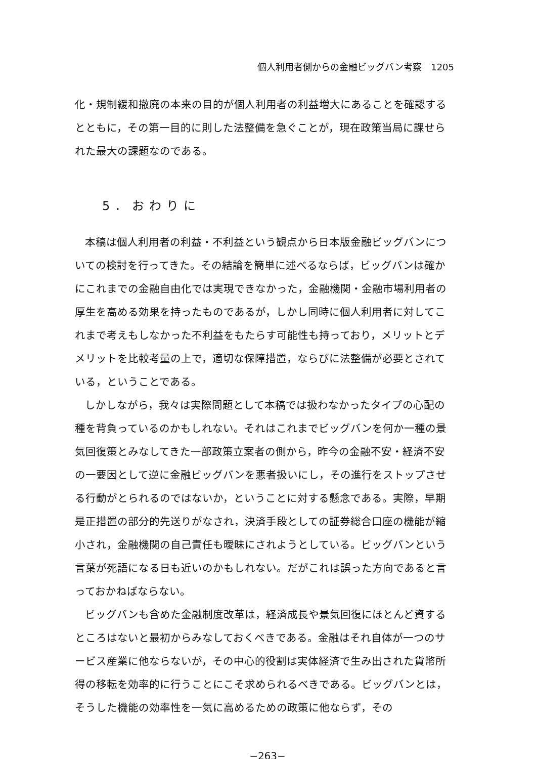個人利用者側からの金融ビッグバン考察　1205
化・規制緩和撤廃の本来の目的が個人利用者の利益増大にあることを確認するとともに，その第一目的に則した法整備を急ぐことが，現在政策当局に課せられた最大の課題なのである。
5．おわりに
本稿は個人利用者の利益・不利益という観点から日本版金融ビッグバンについての検討を行ってきた。その結論を簡単に述べるならば，ビッグバンは確かにこれまでの金融自由化では実現できなかった，金融機関・金融市場利用者の厚生を高める効果を持ったものであるが，しかし同時に個人利用者に対してこれまで考えもしなかった不利益をもたらす可能性も持っており，メリットとデメリットを比較考量の上で，適切な保障措置，ならびに法整備が必要とされている，ということである。
しかしながら，我々は実際問題として本稿では扱わなかったタイプの心配の種を背負っているのかもしれない。それはこれまでビッグバンを何か一種の景気回復策とみなしてきた一部政策立案者の側から，昨今の金融不安・経済不安の一要因として逆に金融ビッグバンを悪者扱いにし，その進行をストップさせる行動がとられるのではないか，ということに対する懸念である。実際，早期是正措置の部分的先送りがなされ，決済手段としての証券総合口座の機能が縮小され，金融機関の自己責任も曖昧にされようとしている。ビッグバンという言葉が死語になる日も近いのかもしれない。だがこれは誤った方向であると言っておかねばならない。
ビッグバンも含めた金融制度改革は，経済成長や景気回復にほとんど資するところはないと最初からみなしておくべきである。金融はそれ自体が一つのサービス産業に他ならないが，その中心的役割は実体経済で生み出された貨幣所得の移転を効率的に行うことにこそ求められるべきである。ビッグバンとは，そうした機能の効率性を一気に高めるための政策に他ならず，その
−263−